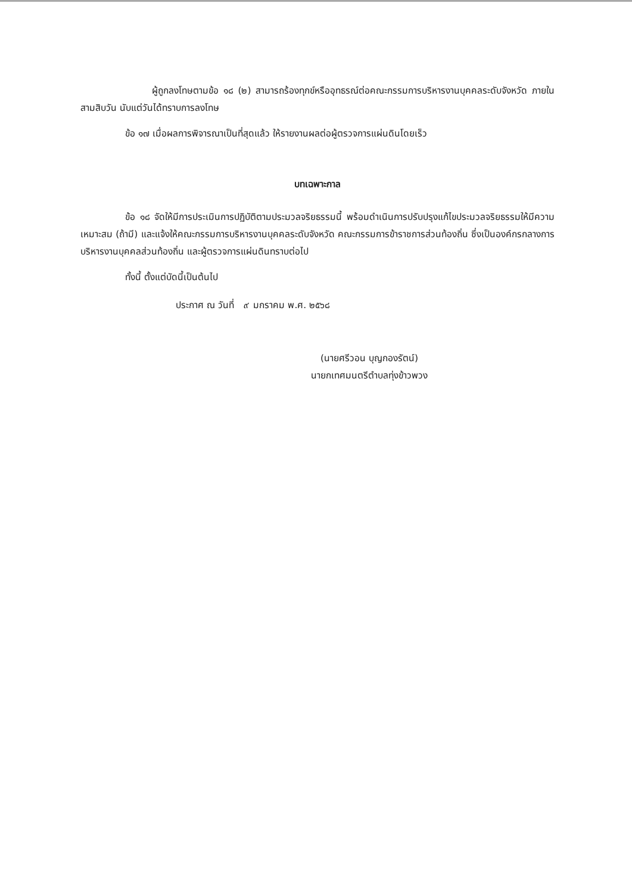ผู้ถูกลงโทษตามข้อ ๑๘ (๒) สามารถร้องทุกข์หรืออุทธรณ์ต่อคณะกรรมการบริหารงานบุคคลระดับจังหวัด ภายในสามสิบวัน นับแต่วันได้ทราบการลงโทษ
ข้อ ๑๗ เมื่อผลการพิจารณาเป็นที่สุดแล้ว ให้รายงานผลต่อผู้ตรวจการแผ่นดินโดยเร็ว
บทเฉพาะกาล
ข้อ ๑๘ จัดให้มีการประเมินการปฏิบัติตามประมวลจริยธรรมนี้ พร้อมดำเนินการปรับปรุงแก้ไขประมวลจริยธรรมให้มีความเหมาะสม (ถ้ามี) และแจ้งให้คณะกรรมการบริหารงานบุคคลระดับจังหวัด คณะกรรมการข้าราชการส่วนท้องถิ่น ซึ่งเป็นองค์กรกลางการบริหารงานบุคคลส่วนท้องถิ่น และผู้ตรวจการแผ่นดินทราบต่อไป
ทั้งนี้ ตั้งแต่บัดนี้เป็นต้นไป
ประกาศ ณ วันที่ ๙ มกราคม พ.ศ. ๒๕๖๘
(นายศรีวอน บุญกองรัตน์)
นายกเทศมนตรีตำบลทุ่งข้าวพวง